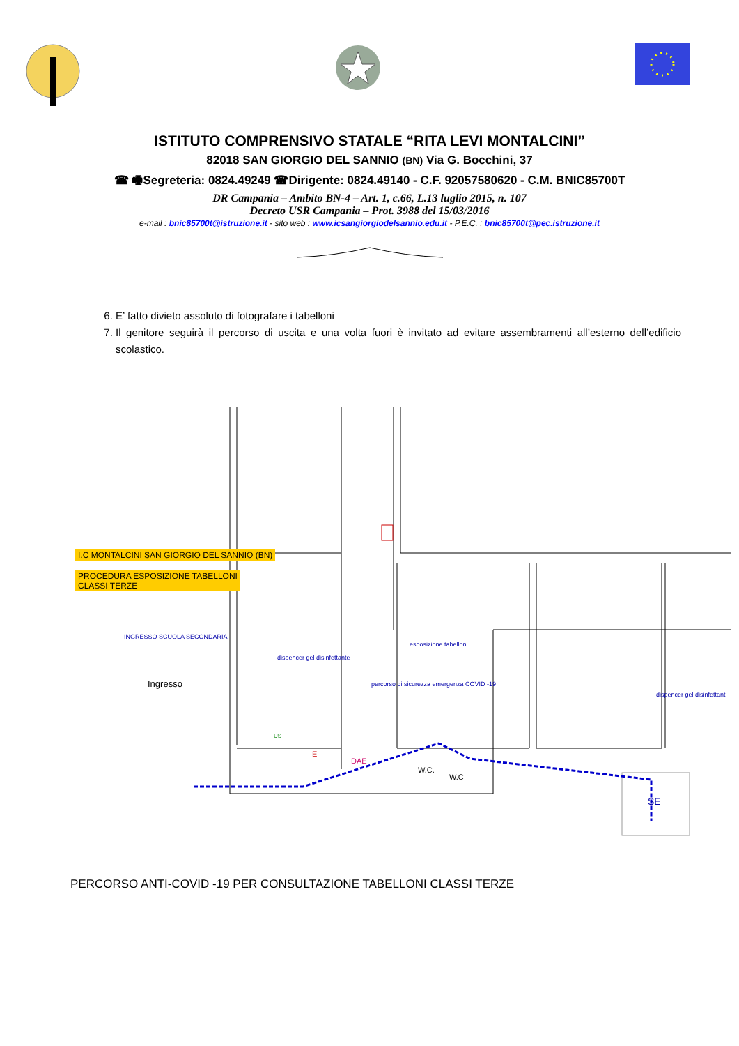ISTITUTO COMPRENSIVO STATALE “RITA LEVI MONTALCINI”
82018 SAN GIORGIO DEL SANNIO (BN) Via G. Bocchini, 37
☎ 🖷Segreteria: 0824.49249 ☎Dirigente: 0824.49140 - C.F. 92057580620 - C.M. BNIC85700T
DR Campania – Ambito BN-4 – Art. 1, c.66, L.13 luglio 2015, n. 107
Decreto USR Campania – Prot. 3988 del 15/03/2016
e-mail : bnic85700t@istruzione.it - sito web : www.icsangiorgiodelsannio.edu.it - P.E.C. : bnic85700t@pec.istruzione.it
6. E’ fatto divieto assoluto di fotografare i tabelloni
7. Il genitore seguirà il percorso di uscita e una volta fuori è invitato ad evitare assembramenti all’esterno dell’edificio scolastico.
I.C MONTALCINI SAN GIORGIO DEL SANNIO (BN)
PROCEDURA ESPOSIZIONE TABELLONI
CLASSI TERZE
INGRESSO SCUOLA SECONDARIA
dispencer gel disinfettante
esposizione tabelloni
Ingresso
percorso di sicurezza emergenza COVID -19
dispencer gel disinfettant
US
E
DAE
W.C.
W.C
SE
PERCORSO ANTI-COVID -19 PER CONSULTAZIONE TABELLONI CLASSI TERZE